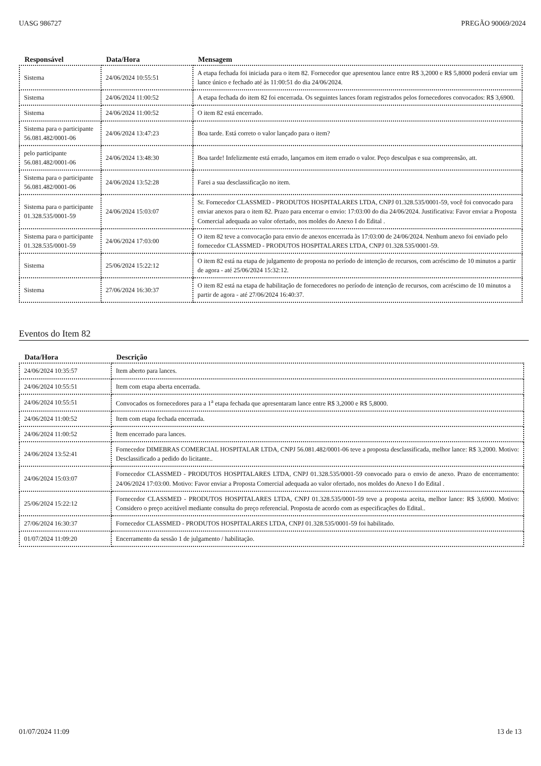UASG 986727 PREGÃO 90069/2024
| Responsável | Data/Hora | Mensagem |
| --- | --- | --- |
| Sistema | 24/06/2024 10:55:51 | A etapa fechada foi iniciada para o item 82. Fornecedor que apresentou lance entre R$ 3,2000 e R$ 5,8000 poderá enviar um lance único e fechado até às 11:00:51 do dia 24/06/2024. |
| Sistema | 24/06/2024 11:00:52 | A etapa fechada do item 82 foi encerrada. Os seguintes lances foram registrados pelos fornecedores convocados: R$ 3,6900. |
| Sistema | 24/06/2024 11:00:52 | O item 82 está encerrado. |
| Sistema para o participante 56.081.482/0001-06 | 24/06/2024 13:47:23 | Boa tarde. Está correto o valor lançado para o item? |
| pelo participante 56.081.482/0001-06 | 24/06/2024 13:48:30 | Boa tarde! Infelizmente está errado, lançamos em item errado o valor. Peço desculpas e sua compreensão, att. |
| Sistema para o participante 56.081.482/0001-06 | 24/06/2024 13:52:28 | Farei a sua desclassificação no item. |
| Sistema para o participante 01.328.535/0001-59 | 24/06/2024 15:03:07 | Sr. Fornecedor CLASSMED - PRODUTOS HOSPITALARES LTDA, CNPJ 01.328.535/0001-59, você foi convocado para enviar anexos para o item 82. Prazo para encerrar o envio: 17:03:00 do dia 24/06/2024. Justificativa: Favor enviar a Proposta Comercial adequada ao valor ofertado, nos moldes do Anexo I do Edital . |
| Sistema para o participante 01.328.535/0001-59 | 24/06/2024 17:03:00 | O item 82 teve a convocação para envio de anexos encerrada às 17:03:00 de 24/06/2024. Nenhum anexo foi enviado pelo fornecedor CLASSMED - PRODUTOS HOSPITALARES LTDA, CNPJ 01.328.535/0001-59. |
| Sistema | 25/06/2024 15:22:12 | O item 82 está na etapa de julgamento de proposta no período de intenção de recursos, com acréscimo de 10 minutos a partir de agora - até 25/06/2024 15:32:12. |
| Sistema | 27/06/2024 16:30:37 | O item 82 está na etapa de habilitação de fornecedores no período de intenção de recursos, com acréscimo de 10 minutos a partir de agora - até 27/06/2024 16:40:37. |
Eventos do Item 82
| Data/Hora | Descrição |
| --- | --- |
| 24/06/2024 10:35:57 | Item aberto para lances. |
| 24/06/2024 10:55:51 | Item com etapa aberta encerrada. |
| 24/06/2024 10:55:51 | Convocados os fornecedores para a 1<sup>a</sup> etapa fechada que apresentaram lance entre R$ 3,2000 e R$ 5,8000. |
| 24/06/2024 11:00:52 | Item com etapa fechada encerrada. |
| 24/06/2024 11:00:52 | Item encerrado para lances. |
| 24/06/2024 13:52:41 | Fornecedor DIMEBRAS COMERCIAL HOSPITALAR LTDA, CNPJ 56.081.482/0001-06 teve a proposta desclassificada, melhor lance: R$ 3,2000. Motivo: Desclassificado a pedido do licitante.. |
| 24/06/2024 15:03:07 | Fornecedor CLASSMED - PRODUTOS HOSPITALARES LTDA, CNPJ 01.328.535/0001-59 convocado para o envio de anexo. Prazo de encerramento: 24/06/2024 17:03:00. Motivo: Favor enviar a Proposta Comercial adequada ao valor ofertado, nos moldes do Anexo I do Edital . |
| 25/06/2024 15:22:12 | Fornecedor CLASSMED - PRODUTOS HOSPITALARES LTDA, CNPJ 01.328.535/0001-59 teve a proposta aceita, melhor lance: R$ 3,6900. Motivo: Considero o preço aceitável mediante consulta do preço referencial. Proposta de acordo com as especificações do Edital.. |
| 27/06/2024 16:30:37 | Fornecedor CLASSMED - PRODUTOS HOSPITALARES LTDA, CNPJ 01.328.535/0001-59 foi habilitado. |
| 01/07/2024 11:09:20 | Encerramento da sessão 1 de julgamento / habilitação. |
01/07/2024 11:09 13 de 13